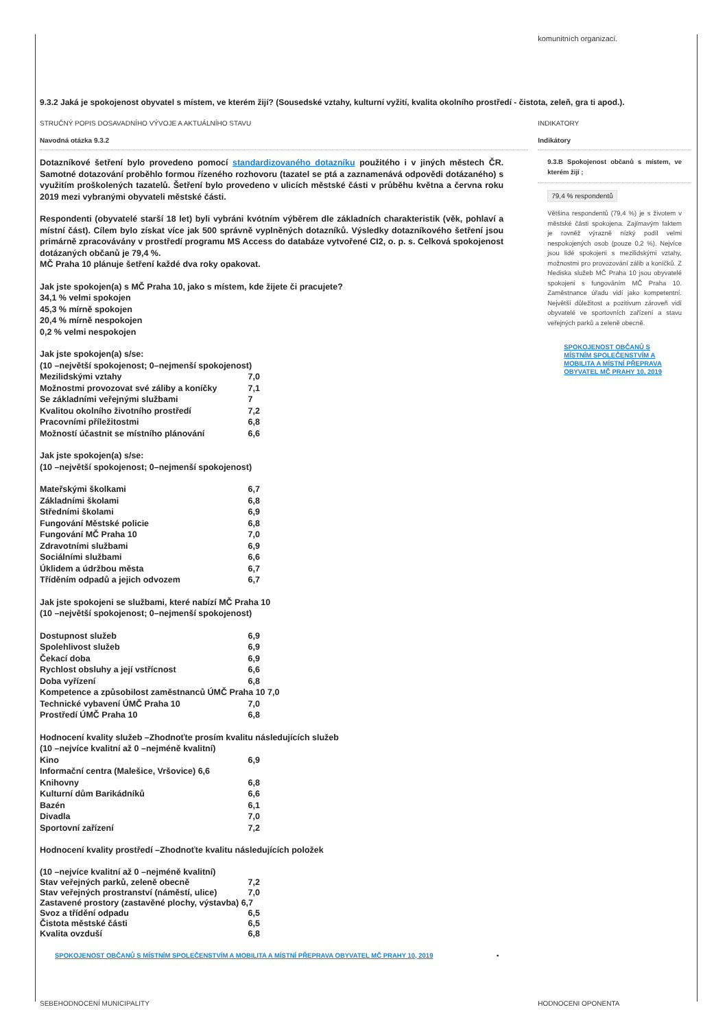komunitních organizací.
9.3.2 Jaká je spokojenost obyvatel s místem, ve kterém žijí? (Sousedské vztahy, kulturní vyžití, kvalita okolního prostředí - čistota, zeleň, gra ti apod.).
STRUČNÝ POPIS DOSAVADNÍHO VÝVOJE A AKTUÁLNÍHO STAVU INDIKATORY
Navodná otázka 9.3.2 Indikátory
Dotazníkové šetření bylo provedeno pomocí standardizovaného dotazníku použitého i v jiných městech ČR. Samotné dotazování proběhlo formou řízeného rozhovoru (tazatel se ptá a zaznamenává odpovědi dotázaného) s využitím proškolených tazatelů. Šetření bylo provedeno v ulicích městské části v průběhu května a června roku 2019 mezi vybranými obyvateli městské části.
Respondenti (obyvatelé starší 18 let) byli vybráni kvótním výběrem dle základních charakteristik (věk, pohlaví a místní část). Cílem bylo získat více jak 500 správně vyplněných dotazníků. Výsledky dotazníkového šetření jsou primárně zpracovávány v prostředí programu MS Access do databáze vytvořené CI2, o. p. s. Celková spokojenost dotázaných občanů je 79,4 %.
MČ Praha 10 plánuje šetření každé dva roky opakovat.
Jak jste spokojen(a) s MČ Praha 10, jako s místem, kde žijete či pracujete?
34,1 % velmi spokojen
45,3 % mírně spokojen
20,4 % mírně nespokojen
0,2 % velmi nespokojen
Jak jste spokojen(a) s/se:
(10 –největší spokojenost; 0–nejmenší spokojenost)
Mezilidskými vztahy 7,0
Možnostmi provozovat své záliby a koníčky 7,1
Se základními veřejnými službami 7
Kvalitou okolního životního prostředí 7,2
Pracovními příležitostmi 6,8
Možností účastnit se místního plánování 6,6
Jak jste spokojen(a) s/se:
(10 –největší spokojenost; 0–nejmenší spokojenost)
Mateřskými školkami 6,7
Základními školami 6,8
Středními školami 6,9
Fungování Městské policie 6,8
Fungování MČ Praha 10 7,0
Zdravotními službami 6,9
Sociálními službami 6,6
Úklidem a údržbou města 6,7
Tříděním odpadů a jejich odvozem 6,7
Jak jste spokojeni se službami, které nabízí MČ Praha 10
(10 –největší spokojenost; 0–nejmenší spokojenost)
Dostupnost služeb 6,9
Spolehlivost služeb 6,9
Čekací doba 6,9
Rychlost obsluhy a její vstřícnost 6,6
Doba vyřízení 6,8
Kompetence a způsobilost zaměstnanců ÚMČ Praha 10 7,0
Technické vybavení ÚMČ Praha 10 7,0
Prostředí ÚMČ Praha 10 6,8
Hodnocení kvality služeb –Zhodnoťte prosím kvalitu následujících služeb
(10 –nejvíce kvalitní až 0 –nejméně kvalitní)
Kino 6,9
Informační centra (Malešice, Vršovice) 6,6
Knihovny 6,8
Kulturní dům Barikádníků 6,6
Bazén 6,1
Divadla 7,0
Sportovní zařízení 7,2
Hodnocení kvality prostředí –Zhodnoťte kvalitu následujících položek
(10 –nejvíce kvalitní až 0 –nejméně kvalitní)
Stav veřejných parků, zeleně obecně 7,2
Stav veřejných prostranství (náměstí, ulice) 7,0
Zastavené prostory (zastavěné plochy, výstavba) 6,7
Svoz a třídění odpadu 6,5
Čistota městské části 6,5
Kvalita ovzduší 6,8
SPOKOJENOST OBČANŮ S MÍSTNÍM SPOLEČENSTVÍM A MOBILITA A MÍSTNÍ PŘEPRAVA OBYVATEL MČ PRAHY 10, 2019 ▪
9.3.B Spokojenost občanů s místem, ve kterém žijí ;
79,4 % respondentů
Většina respondentů (79,4 %) je s životem v městské části spokojena. Zajímavým faktem je rovněž výrazně nízký podíl velmi nespokojených osob (pouze 0,2 %). Nejvíce jsou lidé spokojeni s mezilidskými vztahy, možnostmi pro provozování zálib a koníčků. Z hlediska služeb MČ Praha 10 jsou obyvatelé spokojeni s fungováním MČ Praha 10. Zaměstnance úřadu vidí jako kompetentní. Největší důležitost a pozitivum zároveň vidí obyvatelé ve sportovních zařízení a stavu veřejných parků a zeleně obecně.
SPOKOJENOST OBČANŮ S MÍSTNÍM SPOLEČENSTVÍM A MOBILITA A MÍSTNÍ PŘEPRAVA OBYVATEL MČ PRAHY 10, 2019
SEBEHODNOCENÍ MUNICIPALITY HODNOCENI OPONENTA